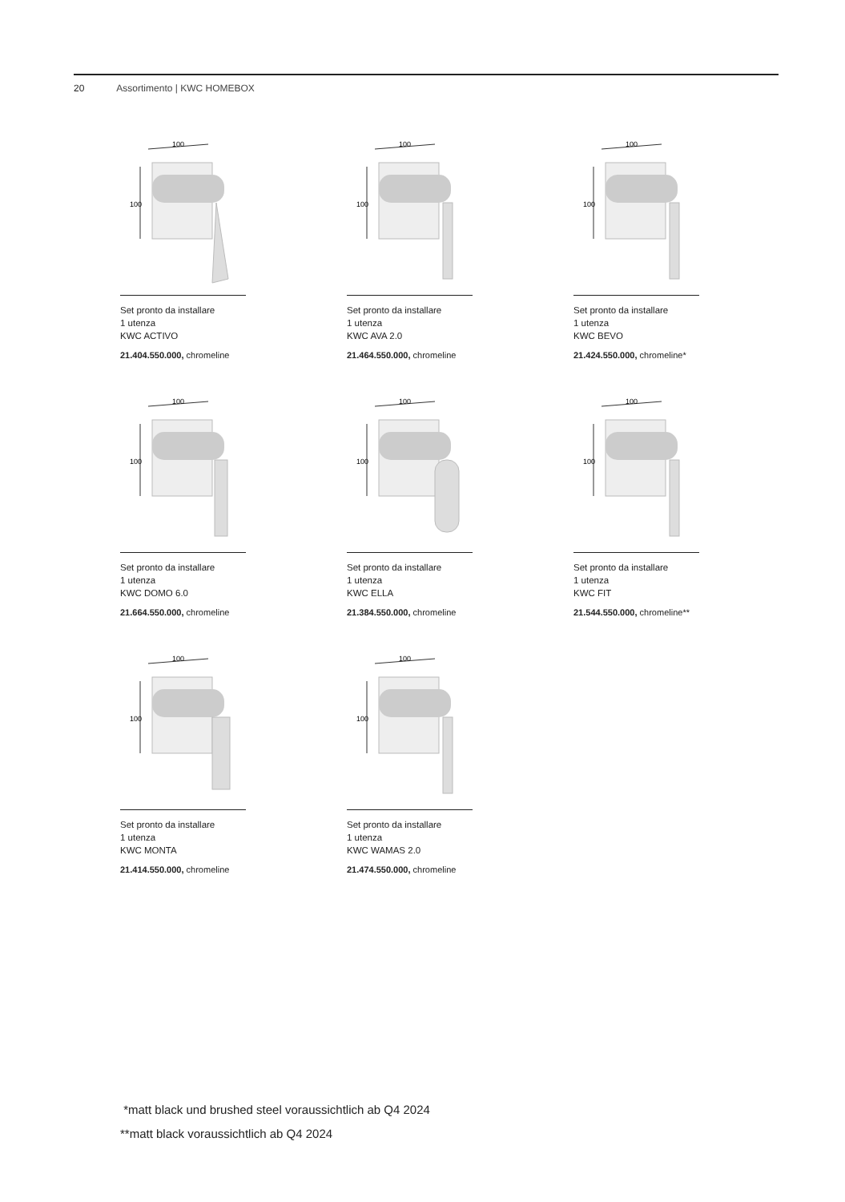20 Assortimento | KWC HOMEBOX
100
100
Set pronto da installare
1 utenza
KWC ACTIVO
21.404.550.000, chromeline
100
100
Set pronto da installare
1 utenza
KWC AVA 2.0
21.464.550.000, chromeline
100
100
Set pronto da installare
1 utenza
KWC BEVO
21.424.550.000, chromeline*
100
100
Set pronto da installare
1 utenza
KWC DOMO 6.0
21.664.550.000, chromeline
100
100
Set pronto da installare
1 utenza
KWC ELLA
21.384.550.000, chromeline
100
100
Set pronto da installare
1 utenza
KWC FIT
21.544.550.000, chromeline**
100
100
Set pronto da installare
1 utenza
KWC MONTA
21.414.550.000, chromeline
100
100
Set pronto da installare
1 utenza
KWC WAMAS 2.0
21.474.550.000, chromeline
*matt black und brushed steel voraussichtlich ab Q4 2024
**matt black voraussichtlich ab Q4 2024